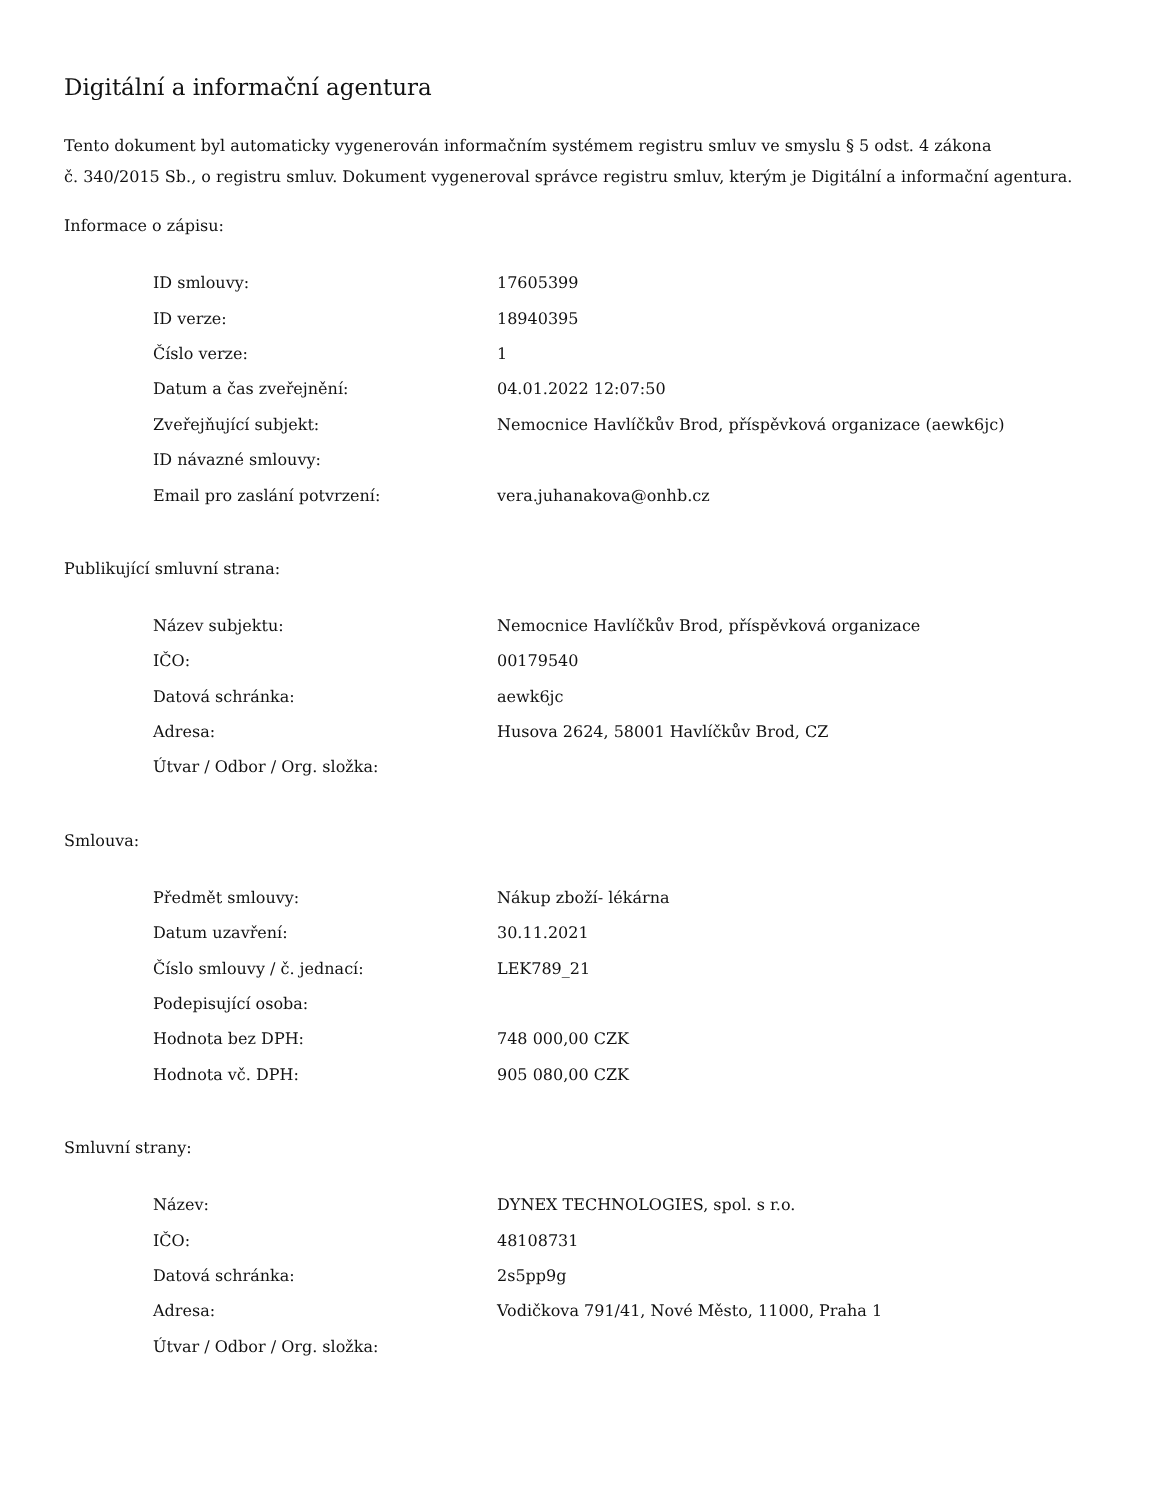Digitální a informační agentura
Tento dokument byl automaticky vygenerován informačním systémem registru smluv ve smyslu § 5 odst. 4 zákona
č. 340/2015 Sb., o registru smluv. Dokument vygeneroval správce registru smluv, kterým je Digitální a informační agentura.
Informace o zápisu:
| ID smlouvy: | 17605399 |
| ID verze: | 18940395 |
| Číslo verze: | 1 |
| Datum a čas zveřejnění: | 04.01.2022 12:07:50 |
| Zveřejňující subjekt: | Nemocnice Havlíčkův Brod, příspěvková organizace (aewk6jc) |
| ID návazné smlouvy: | |
| Email pro zaslání potvrzení: | vera.juhanakova@onhb.cz |
Publikující smluvní strana:
| Název subjektu: | Nemocnice Havlíčkův Brod, příspěvková organizace |
| IČO: | 00179540 |
| Datová schránka: | aewk6jc |
| Adresa: | Husova 2624, 58001 Havlíčkův Brod, CZ |
| Útvar / Odbor / Org. složka: | |
Smlouva:
| Předmět smlouvy: | Nákup zboží- lékárna |
| Datum uzavření: | 30.11.2021 |
| Číslo smlouvy / č. jednací: | LEK789_21 |
| Podepisující osoba: | |
| Hodnota bez DPH: | 748 000,00 CZK |
| Hodnota vč. DPH: | 905 080,00 CZK |
Smluvní strany:
| Název: | DYNEX TECHNOLOGIES, spol. s r.o. |
| IČO: | 48108731 |
| Datová schránka: | 2s5pp9g |
| Adresa: | Vodičkova 791/41, Nové Město, 11000, Praha 1 |
| Útvar / Odbor / Org. složka: | |